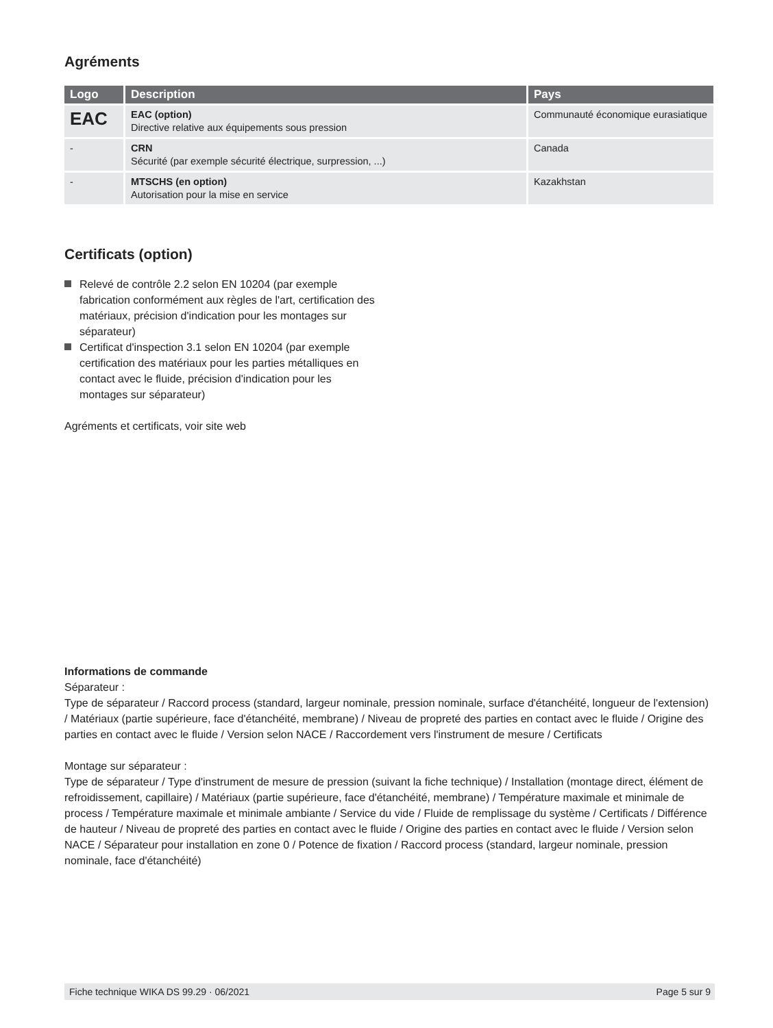Agréments
| Logo | Description | Pays |
| --- | --- | --- |
| EAC | EAC (option) Directive relative aux équipements sous pression | Communauté économique eurasiatique |
| - | CRN Sécurité (par exemple sécurité électrique, surpression, ...) | Canada |
| - | MTSCHS (en option) Autorisation pour la mise en service | Kazakhstan |
Certificats (option)
Relevé de contrôle 2.2 selon EN 10204 (par exemple fabrication conformément aux règles de l'art, certification des matériaux, précision d'indication pour les montages sur séparateur)
Certificat d'inspection 3.1 selon EN 10204 (par exemple certification des matériaux pour les parties métalliques en contact avec le fluide, précision d'indication pour les montages sur séparateur)
Agréments et certificats, voir site web
Informations de commande
Séparateur :
Type de séparateur / Raccord process (standard, largeur nominale, pression nominale, surface d'étanchéité, longueur de l'extension) / Matériaux (partie supérieure, face d'étanchéité, membrane) / Niveau de propreté des parties en contact avec le fluide / Origine des parties en contact avec le fluide / Version selon NACE / Raccordement vers l'instrument de mesure / Certificats
Montage sur séparateur :
Type de séparateur / Type d'instrument de mesure de pression (suivant la fiche technique) / Installation (montage direct, élément de refroidissement, capillaire) / Matériaux (partie supérieure, face d'étanchéité, membrane) / Température maximale et minimale de process / Température maximale et minimale ambiante / Service du vide / Fluide de remplissage du système / Certificats / Différence de hauteur / Niveau de propreté des parties en contact avec le fluide / Origine des parties en contact avec le fluide / Version selon NACE / Séparateur pour installation en zone 0 / Potence de fixation / Raccord process (standard, largeur nominale, pression nominale, face d'étanchéité)
Fiche technique WIKA DS 99.29 · 06/2021 Page 5 sur 9